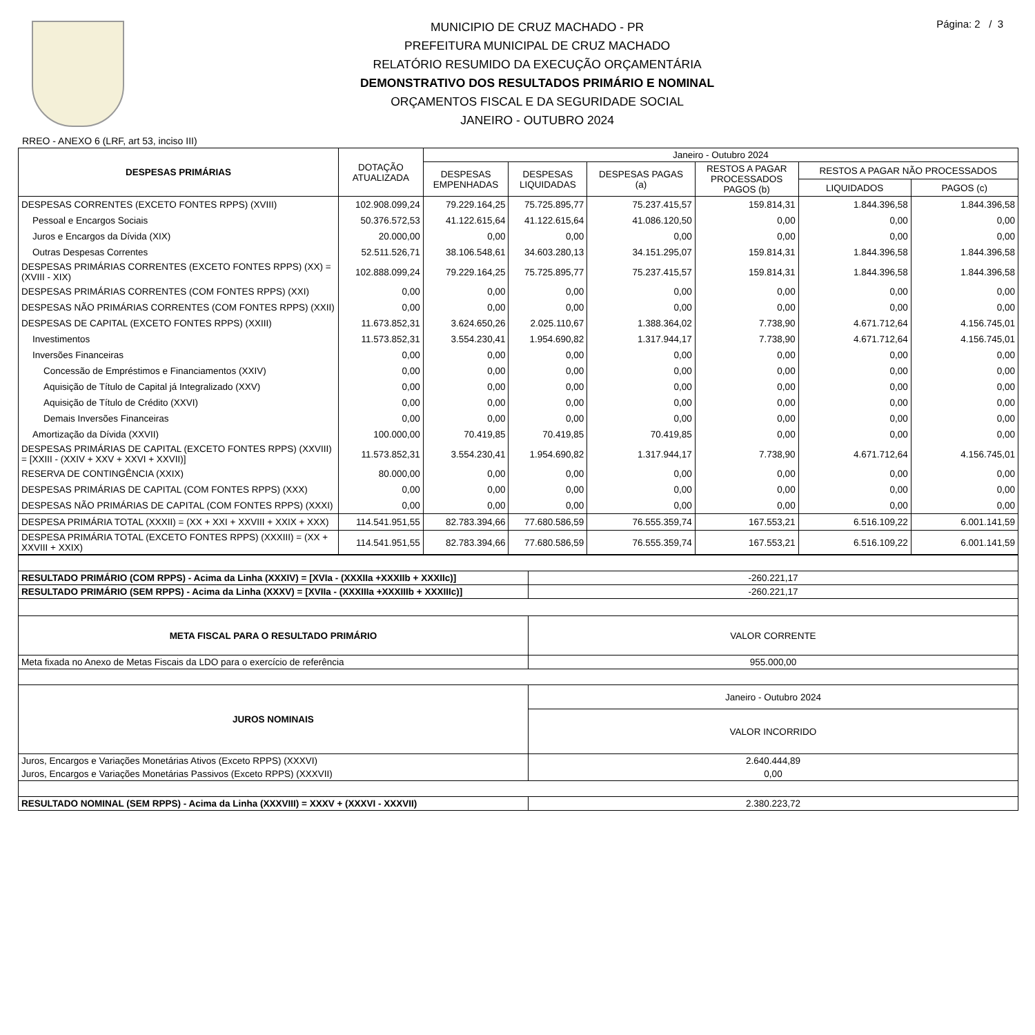MUNICIPIO DE CRUZ MACHADO - PR
PREFEITURA MUNICIPAL DE CRUZ MACHADO
RELATÓRIO RESUMIDO DA EXECUÇÃO ORÇAMENTÁRIA
DEMONSTRATIVO DOS RESULTADOS PRIMÁRIO E NOMINAL
ORÇAMENTOS FISCAL E DA SEGURIDADE SOCIAL
JANEIRO - OUTUBRO 2024
Página: 2 / 3
RREO - ANEXO 6 (LRF, art 53, inciso III)
| DESPESAS PRIMÁRIAS | DOTAÇÃO ATUALIZADA | Janeiro - Outubro 2024 | | | | | |
| --- | --- | --- | --- | --- | --- | --- | --- |
| | | DESPESAS EMPENHADAS | DESPESAS LIQUIDADAS | DESPESAS PAGAS (a) | RESTOS A PAGAR PROCESSADOS PAGOS (b) | RESTOS A PAGAR NÃO PROCESSADOS | |
| | | | | | | LIQUIDADOS | PAGOS (c) |
| DESPESAS CORRENTES (EXCETO FONTES RPPS) (XVIII) | 102.908.099,24 | 79.229.164,25 | 75.725.895,77 | 75.237.415,57 | 159.814,31 | 1.844.396,58 | 1.844.396,58 |
| Pessoal e Encargos Sociais | 50.376.572,53 | 41.122.615,64 | 41.122.615,64 | 41.086.120,50 | 0,00 | 0,00 | 0,00 |
| Juros e Encargos da Dívida (XIX) | 20.000,00 | 0,00 | 0,00 | 0,00 | 0,00 | 0,00 | 0,00 |
| Outras Despesas Correntes | 52.511.526,71 | 38.106.548,61 | 34.603.280,13 | 34.151.295,07 | 159.814,31 | 1.844.396,58 | 1.844.396,58 |
| DESPESAS PRIMÁRIAS CORRENTES (EXCETO FONTES RPPS) (XX) = (XVIII - XIX) | 102.888.099,24 | 79.229.164,25 | 75.725.895,77 | 75.237.415,57 | 159.814,31 | 1.844.396,58 | 1.844.396,58 |
| DESPESAS PRIMÁRIAS CORRENTES (COM FONTES RPPS) (XXI) | 0,00 | 0,00 | 0,00 | 0,00 | 0,00 | 0,00 | 0,00 |
| DESPESAS NÃO PRIMÁRIAS CORRENTES (COM FONTES RPPS) (XXII) | 0,00 | 0,00 | 0,00 | 0,00 | 0,00 | 0,00 | 0,00 |
| DESPESAS DE CAPITAL (EXCETO FONTES RPPS) (XXIII) | 11.673.852,31 | 3.624.650,26 | 2.025.110,67 | 1.388.364,02 | 7.738,90 | 4.671.712,64 | 4.156.745,01 |
| Investimentos | 11.573.852,31 | 3.554.230,41 | 1.954.690,82 | 1.317.944,17 | 7.738,90 | 4.671.712,64 | 4.156.745,01 |
| Inversões Financeiras | 0,00 | 0,00 | 0,00 | 0,00 | 0,00 | 0,00 | 0,00 |
| Concessão de Empréstimos e Financiamentos (XXIV) | 0,00 | 0,00 | 0,00 | 0,00 | 0,00 | 0,00 | 0,00 |
| Aquisição de Título de Capital já Integralizado (XXV) | 0,00 | 0,00 | 0,00 | 0,00 | 0,00 | 0,00 | 0,00 |
| Aquisição de Título de Crédito (XXVI) | 0,00 | 0,00 | 0,00 | 0,00 | 0,00 | 0,00 | 0,00 |
| Demais Inversões Financeiras | 0,00 | 0,00 | 0,00 | 0,00 | 0,00 | 0,00 | 0,00 |
| Amortização da Dívida (XXVII) | 100.000,00 | 70.419,85 | 70.419,85 | 70.419,85 | 0,00 | 0,00 | 0,00 |
| DESPESAS PRIMÁRIAS DE CAPITAL (EXCETO FONTES RPPS) (XXVIII) = [XXIII - (XXIV + XXV + XXVI + XXVII)] | 11.573.852,31 | 3.554.230,41 | 1.954.690,82 | 1.317.944,17 | 7.738,90 | 4.671.712,64 | 4.156.745,01 |
| RESERVA DE CONTINGÊNCIA (XXIX) | 80.000,00 | 0,00 | 0,00 | 0,00 | 0,00 | 0,00 | 0,00 |
| DESPESAS PRIMÁRIAS DE CAPITAL (COM FONTES RPPS) (XXX) | 0,00 | 0,00 | 0,00 | 0,00 | 0,00 | 0,00 | 0,00 |
| DESPESAS NÃO PRIMÁRIAS DE CAPITAL (COM FONTES RPPS) (XXXI) | 0,00 | 0,00 | 0,00 | 0,00 | 0,00 | 0,00 | 0,00 |
| DESPESA PRIMÁRIA TOTAL (XXXII) = (XX + XXI + XXVIII + XXIX + XXX) | 114.541.951,55 | 82.783.394,66 | 77.680.586,59 | 76.555.359,74 | 167.553,21 | 6.516.109,22 | 6.001.141,59 |
| DESPESA PRIMÁRIA TOTAL (EXCETO FONTES RPPS) (XXXIII) = (XX + XXVIII + XXIX) | 114.541.951,55 | 82.783.394,66 | 77.680.586,59 | 76.555.359,74 | 167.553,21 | 6.516.109,22 | 6.001.141,59 |
| RESULTADO PRIMÁRIO (COM RPPS) - Acima da Linha (XXXIV) = [XVIa - (XXXIIa +XXXIIb + XXXIIc)] | -260.221,17 |
| RESULTADO PRIMÁRIO (SEM RPPS) - Acima da Linha (XXXV) = [XVIIa - (XXXIIIa +XXXIIIb + XXXIIIc)] | -260.221,17 |
| META FISCAL PARA O RESULTADO PRIMÁRIO | VALOR CORRENTE |
| Meta fixada no Anexo de Metas Fiscais da LDO para o exercício de referência | 955.000,00 |
| JUROS NOMINAIS | Janeiro - Outubro 2024 |
| | VALOR INCORRIDO |
| Juros, Encargos e Variações Monetárias Ativos (Exceto RPPS) (XXXVI) | 2.640.444,89 |
| Juros, Encargos e Variações Monetárias Passivos (Exceto RPPS) (XXXVII) | 0,00 |
| RESULTADO NOMINAL (SEM RPPS) - Acima da Linha (XXXVIII) = XXXV + (XXXVI - XXXVII) | 2.380.223,72 |